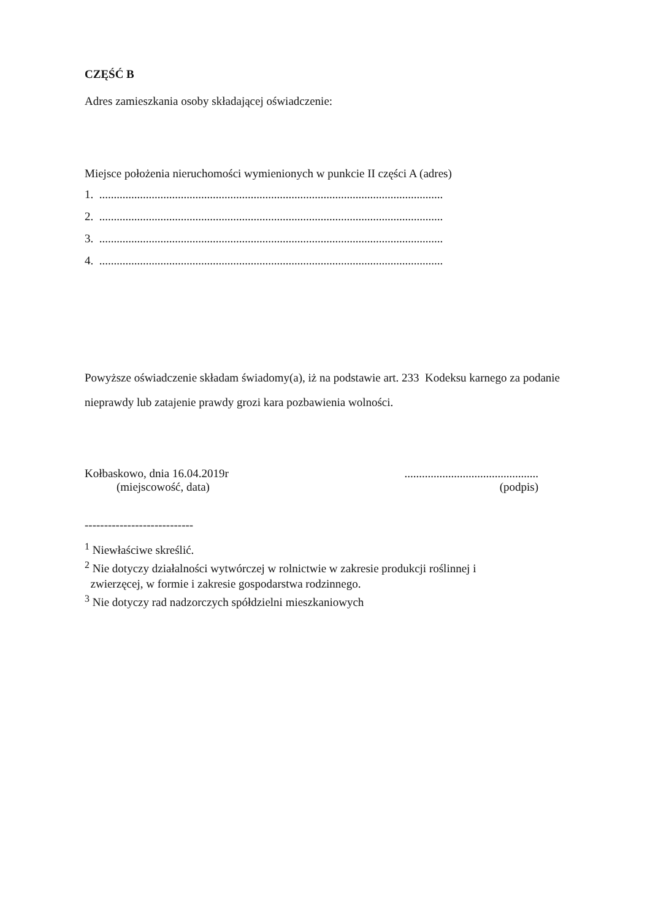CZĘŚĆ B
Adres zamieszkania osoby składającej oświadczenie:
Miejsce położenia nieruchomości wymienionych w punkcie II części A (adres)
1. ......................................................................................................................
2. ......................................................................................................................
3. ......................................................................................................................
4. ......................................................................................................................
Powyższe oświadczenie składam świadomy(a), iż na podstawie art. 233 Kodeksu karnego za podanie nieprawdy lub zatajenie prawdy grozi kara pozbawienia wolności.
Kołbaskowo, dnia 16.04.2019r
(miejscowość, data)
..............................................
(podpis)
----------------------------
<sup>1</sup> Niewłaściwe skreślić.
<sup>2</sup> Nie dotyczy działalności wytwórczej w rolnictwie w zakresie produkcji roślinnej i
zwierzęcej, w formie i zakresie gospodarstwa rodzinnego.
<sup>3</sup> Nie dotyczy rad nadzorczych spółdzielni mieszkaniowych